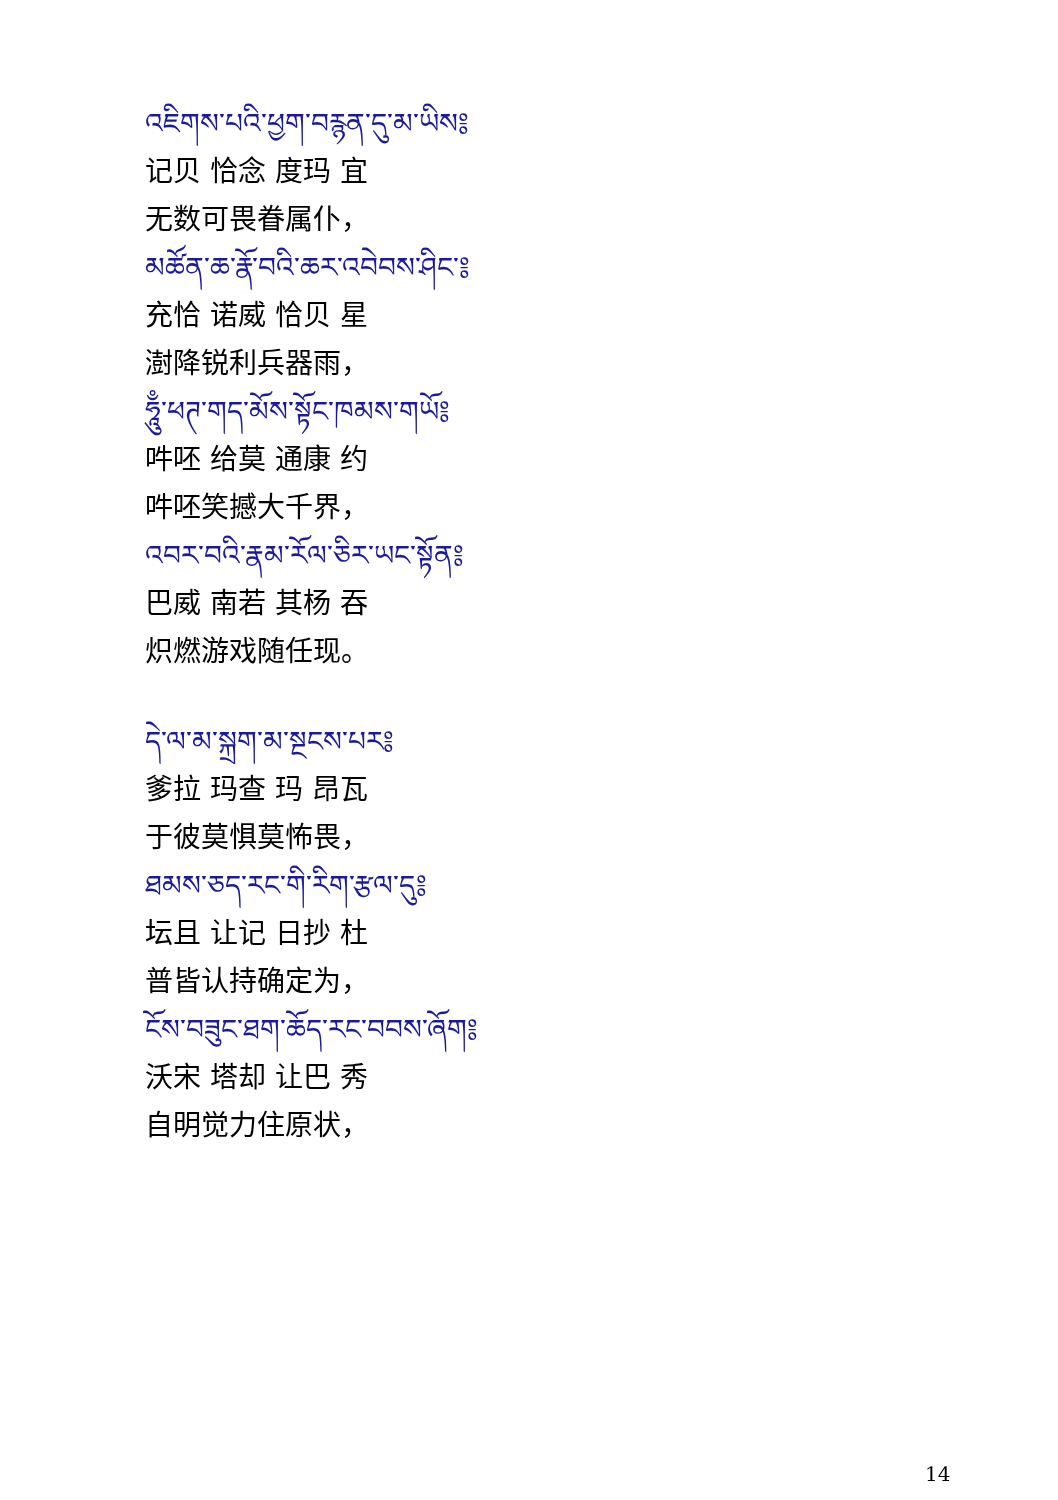འཇིགས་པའི་ཕྱག་བརྙན་དུ་མ་ཡིས༔
记贝 恰念 度玛 宜
无数可畏眷属仆，
མཚོན་ཆ་རྣོ་བའི་ཆར་འབེབས་ཤིང་༔
充恰 诺威 恰贝 星
澍降锐利兵器雨，
ཧཱུྃ་ཕཊ་གད་མོས་སྟོང་ཁམས་གཡོ༔
吽呸 给莫 通康 约
吽呸笑撼大千界，
འབར་བའི་རྣམ་རོལ་ཅིར་ཡང་སྟོན༔
巴威 南若 其杨 吞
炽燃游戏随任现。
དེ་ལ་མ་སྐྲག་མ་སྔངས་པར༔
爹拉 玛查 玛 昂瓦
于彼莫惧莫怖畏，
ཐམས་ཅད་རང་གི་རིག་རྩལ་དུ༔
坛且 让记 日抄 杜
普皆认持确定为，
ངོས་བཟུང་ཐག་ཆོད་རང་བབས་ཞོག༔
沃宋 塔却 让巴 秀
自明觉力住原状，
14